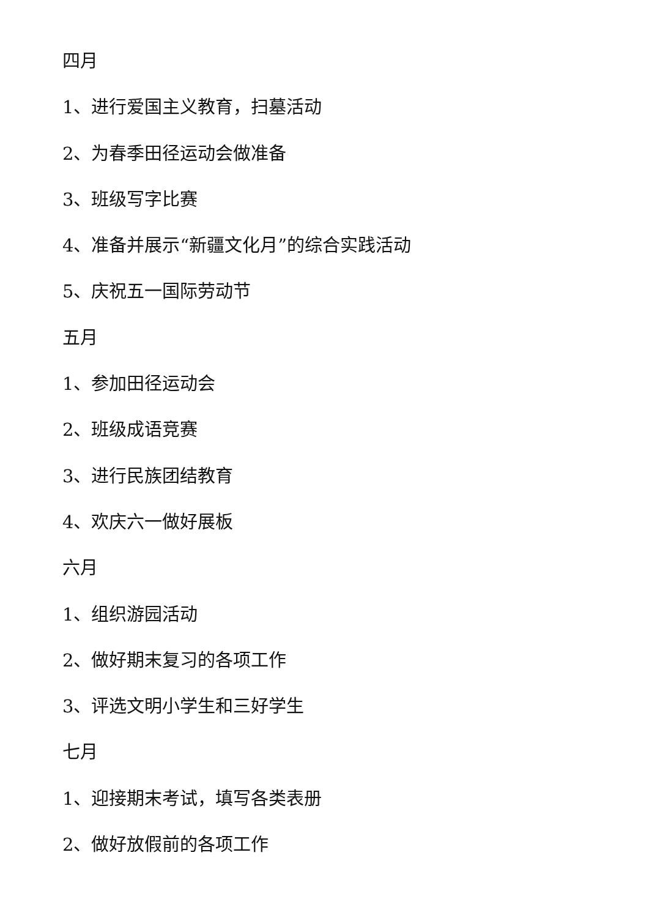四月
1、进行爱国主义教育，扫墓活动
2、为春季田径运动会做准备
3、班级写字比赛
4、准备并展示“新疆文化月”的综合实践活动
5、庆祝五一国际劳动节
五月
1、参加田径运动会
2、班级成语竞赛
3、进行民族团结教育
4、欢庆六一做好展板
六月
1、组织游园活动
2、做好期末复习的各项工作
3、评选文明小学生和三好学生
七月
1、迎接期末考试，填写各类表册
2、做好放假前的各项工作